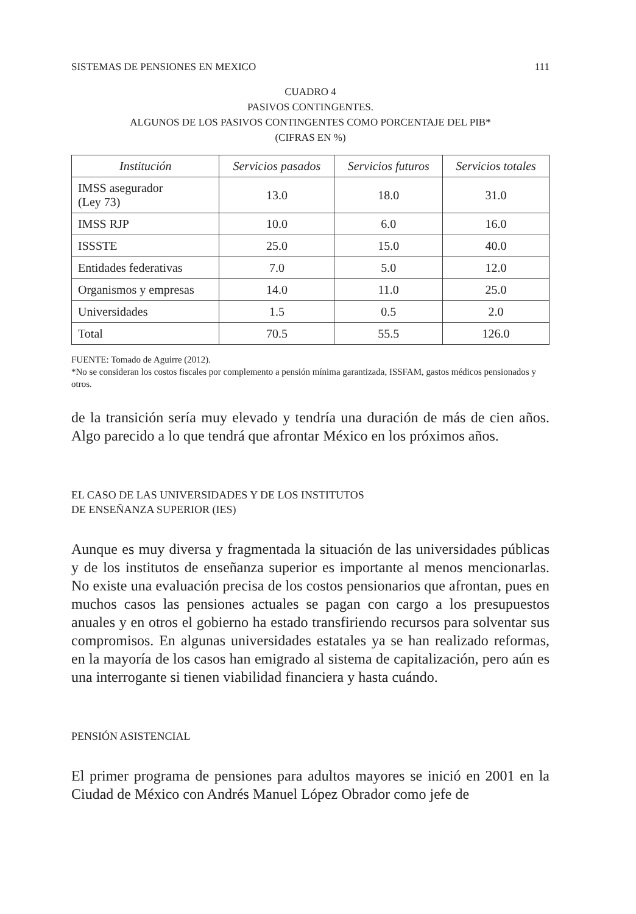SISTEMAS DE PENSIONES EN MEXICO 111
CUADRO 4
PASIVOS CONTINGENTES.
ALGUNOS DE LOS PASIVOS CONTINGENTES COMO PORCENTAJE DEL PIB*
(CIFRAS EN %)
| Institución | Servicios pasados | Servicios futuros | Servicios totales |
| --- | --- | --- | --- |
| IMSS asegurador (Ley 73) | 13.0 | 18.0 | 31.0 |
| IMSS RJP | 10.0 | 6.0 | 16.0 |
| ISSSTE | 25.0 | 15.0 | 40.0 |
| Entidades federativas | 7.0 | 5.0 | 12.0 |
| Organismos y empresas | 14.0 | 11.0 | 25.0 |
| Universidades | 1.5 | 0.5 | 2.0 |
| Total | 70.5 | 55.5 | 126.0 |
FUENTE: Tomado de Aguirre (2012).
*No se consideran los costos fiscales por complemento a pensión mínima garantizada, ISSFAM, gastos médicos pensionados y otros.
de la transición sería muy elevado y tendría una duración de más de cien años. Algo parecido a lo que tendrá que afrontar México en los próximos años.
EL CASO DE LAS UNIVERSIDADES Y DE LOS INSTITUTOS
DE ENSEÑANZA SUPERIOR (IES)
Aunque es muy diversa y fragmentada la situación de las universidades públicas y de los institutos de enseñanza superior es importante al menos mencionarlas. No existe una evaluación precisa de los costos pensionarios que afrontan, pues en muchos casos las pensiones actuales se pagan con cargo a los presupuestos anuales y en otros el gobierno ha estado transfiriendo recursos para solventar sus compromisos. En algunas universidades estatales ya se han realizado reformas, en la mayoría de los casos han emigrado al sistema de capitalización, pero aún es una interrogante si tienen viabilidad financiera y hasta cuándo.
PENSIÓN ASISTENCIAL
El primer programa de pensiones para adultos mayores se inició en 2001 en la Ciudad de México con Andrés Manuel López Obrador como jefe de